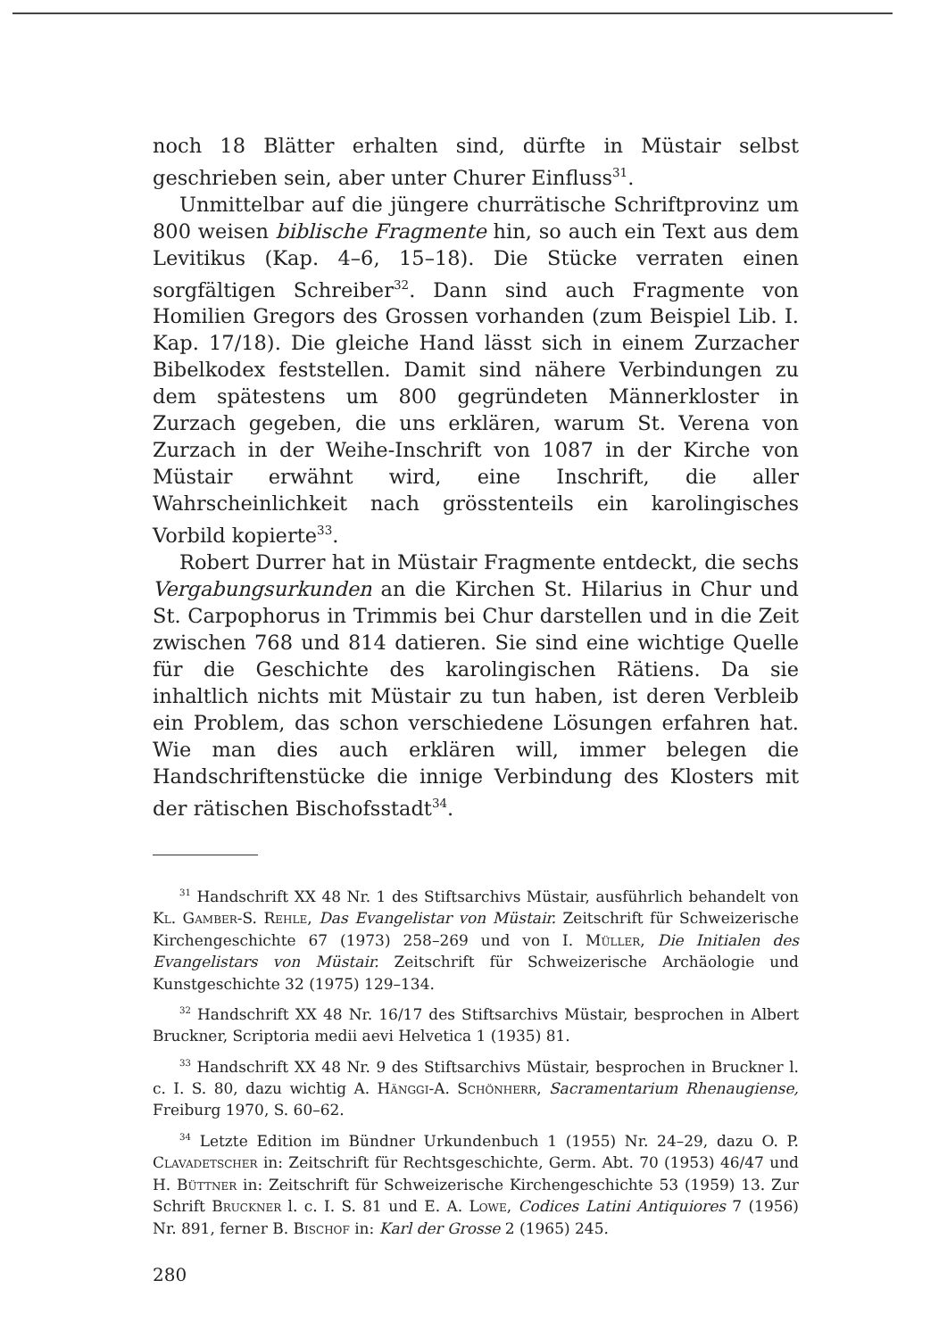noch 18 Blätter erhalten sind, dürfte in Müstair selbst geschrieben sein, aber unter Churer Einfluss<sup>31</sup>.
Unmittelbar auf die jüngere churrätische Schriftprovinz um 800 weisen biblische Fragmente hin, so auch ein Text aus dem Levitikus (Kap. 4–6, 15–18). Die Stücke verraten einen sorgfältigen Schreiber<sup>32</sup>. Dann sind auch Fragmente von Homilien Gregors des Grossen vorhanden (zum Beispiel Lib. I. Kap. 17/18). Die gleiche Hand lässt sich in einem Zurzacher Bibelkodex feststellen. Damit sind nähere Verbindungen zu dem spätestens um 800 gegründeten Männerkloster in Zurzach gegeben, die uns erklären, warum St. Verena von Zurzach in der Weihe-Inschrift von 1087 in der Kirche von Müstair erwähnt wird, eine Inschrift, die aller Wahrscheinlichkeit nach grösstenteils ein karolingisches Vorbild kopierte<sup>33</sup>.
Robert Durrer hat in Müstair Fragmente entdeckt, die sechs Vergabungsurkunden an die Kirchen St. Hilarius in Chur und St. Carpophorus in Trimmis bei Chur darstellen und in die Zeit zwischen 768 und 814 datieren. Sie sind eine wichtige Quelle für die Geschichte des karolingischen Rätiens. Da sie inhaltlich nichts mit Müstair zu tun haben, ist deren Verbleib ein Problem, das schon verschiedene Lösungen erfahren hat. Wie man dies auch erklären will, immer belegen die Handschriftenstücke die innige Verbindung des Klosters mit der rätischen Bischofsstadt<sup>34</sup>.
<sup>31</sup> Handschrift XX 48 Nr. 1 des Stiftsarchivs Müstair, ausführlich behandelt von Kl. Gamber-S. Rehle, Das Evangelistar von Müstair. Zeitschrift für Schweizerische Kirchengeschichte 67 (1973) 258–269 und von I. Müller, Die Initialen des Evangelistars von Müstair. Zeitschrift für Schweizerische Archäologie und Kunstgeschichte 32 (1975) 129–134.
<sup>32</sup> Handschrift XX 48 Nr. 16/17 des Stiftsarchivs Müstair, besprochen in Albert Bruckner, Scriptoria medii aevi Helvetica 1 (1935) 81.
<sup>33</sup> Handschrift XX 48 Nr. 9 des Stiftsarchivs Müstair, besprochen in Bruckner l. c. I. S. 80, dazu wichtig A. Hänggi-A. Schönherr, Sacramentarium Rhenaugiense, Freiburg 1970, S. 60–62.
<sup>34</sup> Letzte Edition im Bündner Urkundenbuch 1 (1955) Nr. 24–29, dazu O. P. Clavadetscher in: Zeitschrift für Rechtsgeschichte, Germ. Abt. 70 (1953) 46/47 und H. Büttner in: Zeitschrift für Schweizerische Kirchengeschichte 53 (1959) 13. Zur Schrift Bruckner l. c. I. S. 81 und E. A. Lowe, Codices Latini Antiquiores 7 (1956) Nr. 891, ferner B. Bischof in: Karl der Grosse 2 (1965) 245.
280